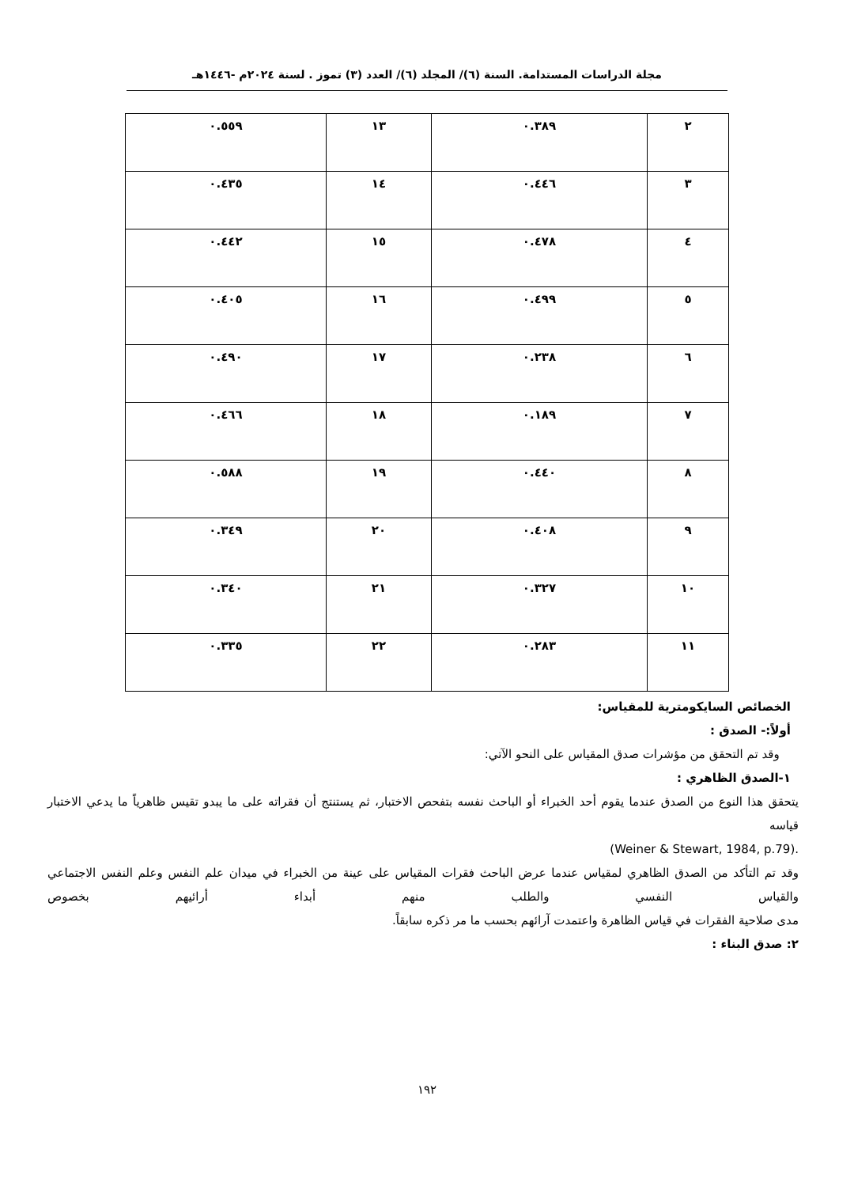مجلة الدراسات المستدامة. السنة (٦)/ المجلد (٦)/ العدد (٣) تموز . لسنة ٢٠٢٤م -١٤٤٦هـ
| ٢ | ٠.٣٨٩ | ١٣ | ٠.٥٥٩ |
| ٣ | ٠.٤٤٦ | ١٤ | ٠.٤٣٥ |
| ٤ | ٠.٤٧٨ | ١٥ | ٠.٤٤٢ |
| ٥ | ٠.٤٩٩ | ١٦ | ٠.٤٠٥ |
| ٦ | ٠.٢٣٨ | ١٧ | ٠.٤٩٠ |
| ٧ | ٠.١٨٩ | ١٨ | ٠.٤٦٦ |
| ٨ | ٠.٤٤٠ | ١٩ | ٠.٥٨٨ |
| ٩ | ٠.٤٠٨ | ٢٠ | ٠.٣٤٩ |
| ١٠ | ٠.٣٢٧ | ٢١ | ٠.٣٤٠ |
| ١١ | ٠.٢٨٣ | ٢٢ | ٠.٣٣٥ |
الخصائص السايكومترية للمقياس:
أولاً:- الصدق :
وقد تم التحقق من مؤشرات صدق المقياس على النحو الآتي:
١-الصدق الظاهري :
يتحقق هذا النوع من الصدق عندما يقوم أحد الخبراء أو الباحث نفسه بتفحص الاختبار، ثم يستنتج أن فقراته على ما يبدو تقيس ظاهرياً ما يدعي الاختبار قياسه
.(Weiner & Stewart, 1984, p.79)
وقد تم التأكد من الصدق الظاهري لمقياس عندما عرض الباحث فقرات المقياس على عينة من الخبراء في ميدان علم النفس وعلم النفس الاجتماعي والقياس النفسي والطلب منهم أبداء أرائيهم بخصوص
مدى صلاحية الفقرات في قياس الظاهرة واعتمدت آرائهم بحسب ما مر ذكره سابقاً.
٢: صدق البناء :
١٩٢